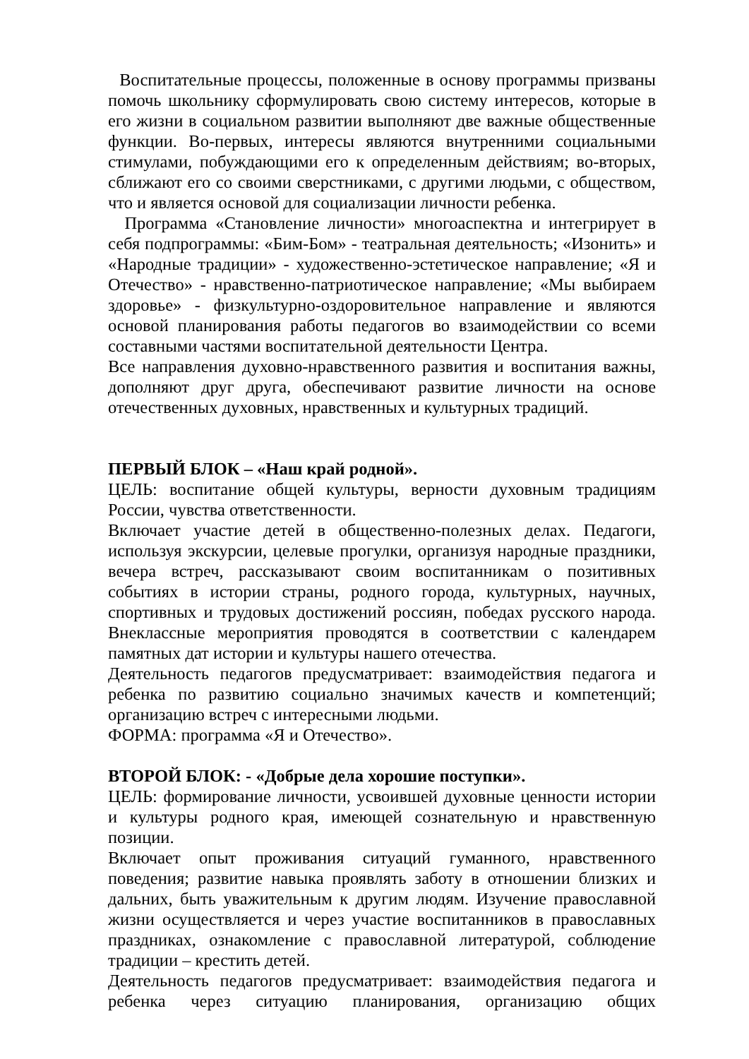Воспитательные процессы, положенные в основу программы призваны помочь школьнику сформулировать свою систему интересов, которые в его жизни в социальном развитии выполняют две важные общественные функции. Во-первых, интересы являются внутренними социальными стимулами, побуждающими его к определенным действиям; во-вторых, сближают его со своими сверстниками, с другими людьми, с обществом, что и является основой для социализации личности ребенка.
Программа «Становление личности» многоаспектна и интегрирует в себя подпрограммы: «Бим-Бом» - театральная деятельность; «Изонить» и «Народные традиции» - художественно-эстетическое направление; «Я и Отечество» - нравственно-патриотическое направление; «Мы выбираем здоровье» - физкультурно-оздоровительное направление и являются основой планирования работы педагогов во взаимодействии со всеми составными частями воспитательной деятельности Центра.
Все направления духовно-нравственного развития и воспитания важны, дополняют друг друга, обеспечивают развитие личности на основе отечественных духовных, нравственных и культурных традиций.
ПЕРВЫЙ БЛОК – «Наш край родной».
ЦЕЛЬ: воспитание общей культуры, верности духовным традициям России, чувства ответственности.
Включает участие детей в общественно-полезных делах. Педагоги, используя экскурсии, целевые прогулки, организуя народные праздники, вечера встреч, рассказывают своим воспитанникам о позитивных событиях в истории страны, родного города, культурных, научных, спортивных и трудовых достижений россиян, победах русского народа. Внеклассные мероприятия проводятся в соответствии с календарем памятных дат истории и культуры нашего отечества.
Деятельность педагогов предусматривает: взаимодействия педагога и ребенка по развитию социально значимых качеств и компетенций; организацию встреч с интересными людьми.
ФОРМА: программа «Я и Отечество».
ВТОРОЙ БЛОК: - «Добрые дела хорошие поступки».
ЦЕЛЬ: формирование личности, усвоившей духовные ценности истории и культуры родного края, имеющей сознательную и нравственную позиции.
Включает опыт проживания ситуаций гуманного, нравственного поведения; развитие навыка проявлять заботу в отношении близких и дальних, быть уважительным к другим людям. Изучение православной жизни осуществляется и через участие воспитанников в православных праздниках, ознакомление с православной литературой, соблюдение традиции – крестить детей.
Деятельность педагогов предусматривает: взаимодействия педагога и ребенка через ситуацию планирования, организацию общих